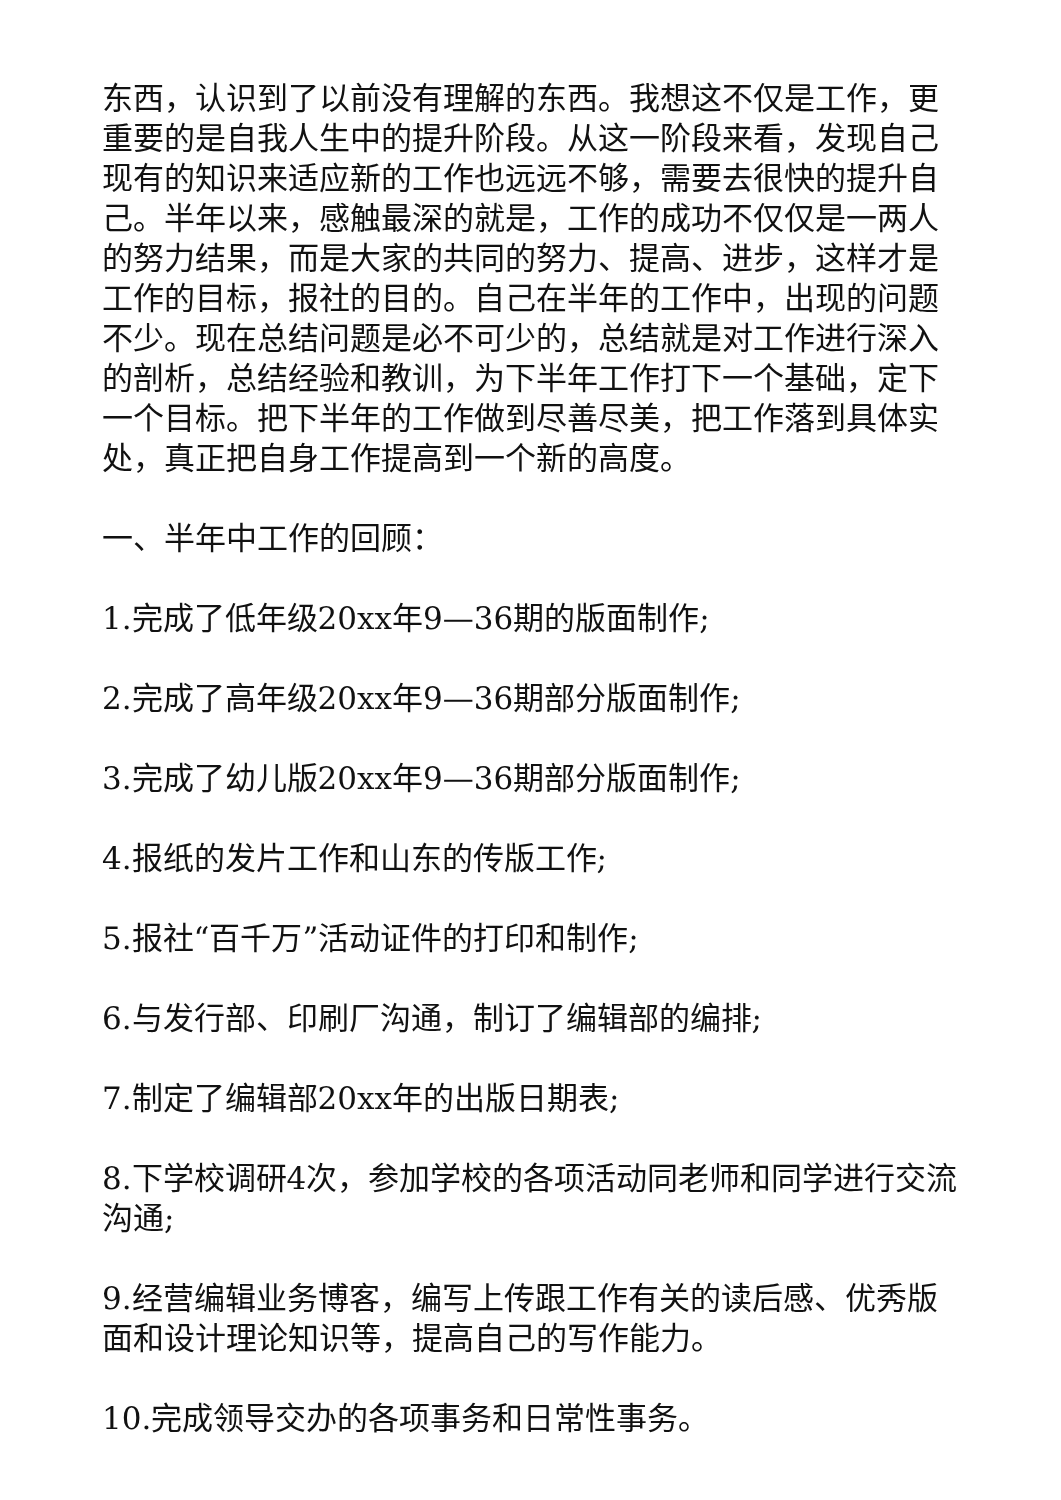东西，认识到了以前没有理解的东西。我想这不仅是工作，更重要的是自我人生中的提升阶段。从这一阶段来看，发现自己现有的知识来适应新的工作也远远不够，需要去很快的提升自己。半年以来，感触最深的就是，工作的成功不仅仅是一两人的努力结果，而是大家的共同的努力、提高、进步，这样才是工作的目标，报社的目的。自己在半年的工作中，出现的问题不少。现在总结问题是必不可少的，总结就是对工作进行深入的剖析，总结经验和教训，为下半年工作打下一个基础，定下一个目标。把下半年的工作做到尽善尽美，把工作落到具体实处，真正把自身工作提高到一个新的高度。
一、半年中工作的回顾：
1.完成了低年级20xx年9—36期的版面制作;
2.完成了高年级20xx年9—36期部分版面制作;
3.完成了幼儿版20xx年9—36期部分版面制作;
4.报纸的发片工作和山东的传版工作;
5.报社“百千万”活动证件的打印和制作;
6.与发行部、印刷厂沟通，制订了编辑部的编排;
7.制定了编辑部20xx年的出版日期表;
8.下学校调研4次，参加学校的各项活动同老师和同学进行交流沟通;
9.经营编辑业务博客，编写上传跟工作有关的读后感、优秀版面和设计理论知识等，提高自己的写作能力。
10.完成领导交办的各项事务和日常性事务。